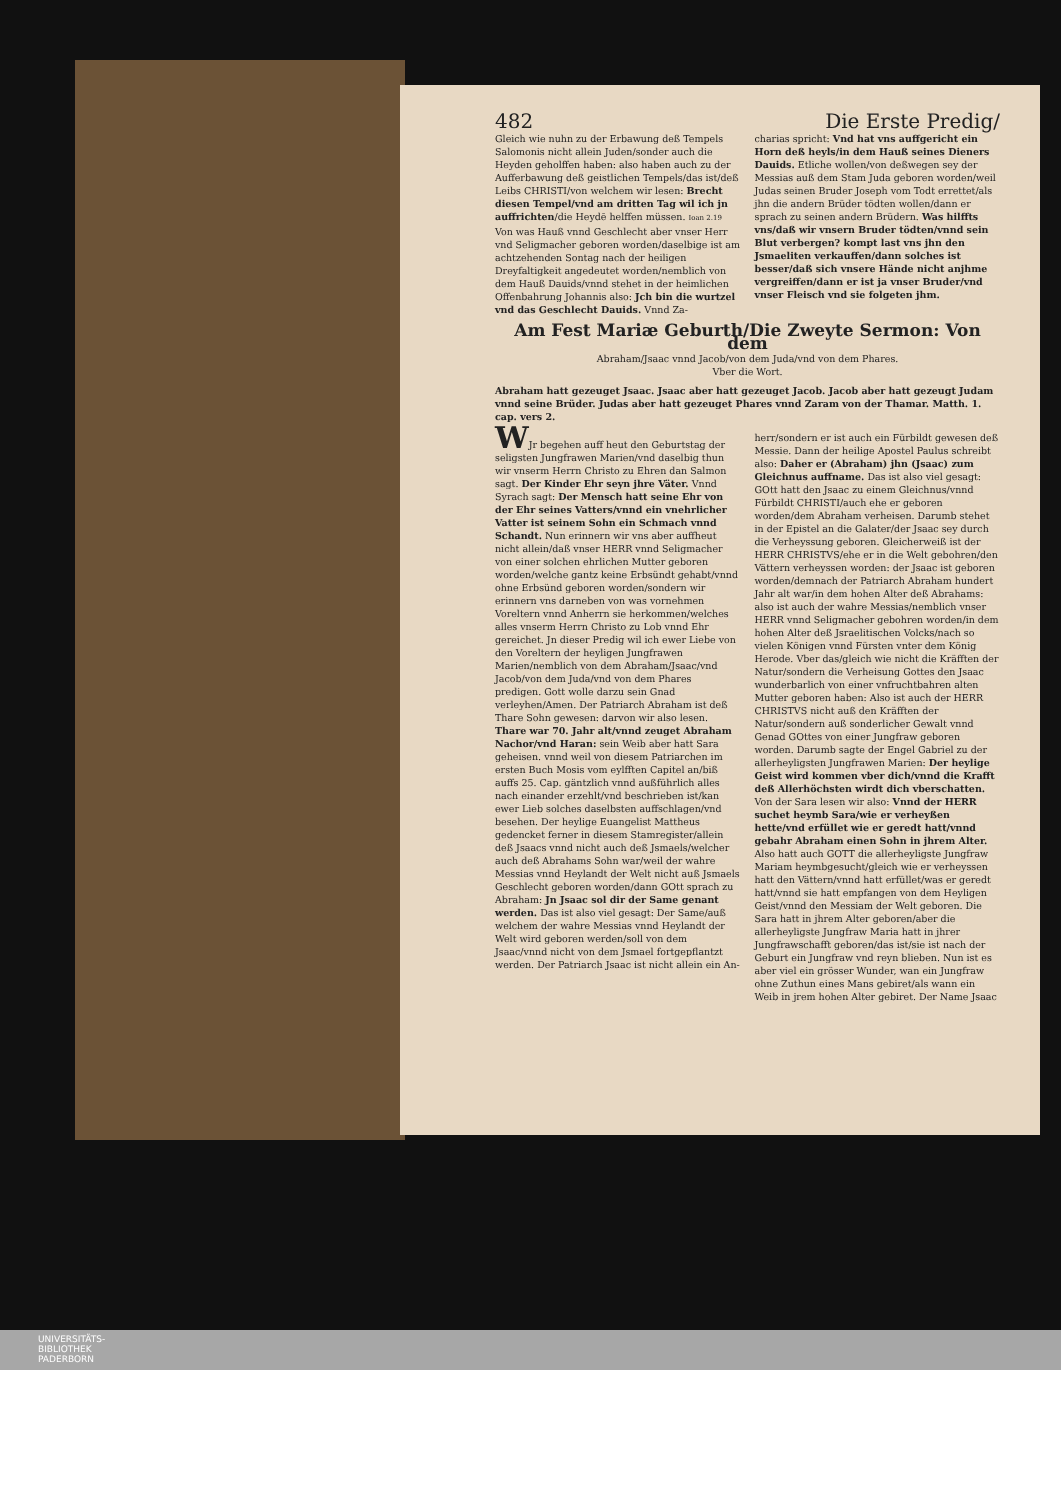482 Die Erste Predig/
Gleich wie nuhn zu der Erbawung deß Tempels Salomonis nicht allein Juden/sonder auch die Heyden geholffen haben: also haben auch zu der Aufferbawung deß geistlichen Tempels/das ist/deß Leibs CHRISTI/von welchem wir lesen: Brecht diesen Tempel/vnd am dritten Tag wil ich jn auffrichten/die Heydē helffen müssen. Ioan 2.19 Von was Hauß vnnd Geschlecht aber vnser Herr vnd Seligmacher geboren worden/daselbige ist am achtzehenden Sontag nach der heiligen Dreyfaltigkeit angedeutet worden/nemblich von dem Hauß Dauids/vnnd stehet in der heimlichen Offenbahrung Johannis also: Jch bin die wurtzel vnd das Geschlecht Dauids. Vnnd Za-
charias spricht: Vnd hat vns auffgericht ein Horn deß heyls/in dem Hauß seines Dieners Dauids. Etliche wollen/von deßwegen sey der Messias auß dem Stam Juda geboren worden/weil Judas seinen Bruder Joseph vom Todt errettet/als jhn die andern Brüder tödten wollen/dann er sprach zu seinen andern Brüdern. Was hilffts vns/daß wir vnsern Bruder tödten/vnnd sein Blut verbergen? kompt last vns jhn den Jsmaeliten verkauffen/dann solches ist besser/daß sich vnsere Hände nicht anjhme vergreiffen/dann er ist ja vnser Bruder/vnd vnser Fleisch vnd sie folgeten jhm.
Am Fest Mariæ Geburth/Die Zweyte Sermon: Von dem
Abraham/Jsaac vnnd Jacob/von dem Juda/vnd von dem Phares.
Vber die Wort.
Abraham hatt gezeuget Jsaac. Jsaac aber hatt gezeuget Jacob. Jacob aber hatt gezeugt Judam vnnd seine Brüder. Judas aber hatt gezeuget Phares vnnd Zaram von der Thamar. Matth. 1. cap. vers 2.
WJr begehen auff heut den Geburtstag der seligsten Jungfrawen Marien/vnd daselbig thun wir vnserm Herrn Christo zu Ehren dan Salmon sagt. Der Kinder Ehr seyn jhre Väter. Vnnd Syrach sagt: Der Mensch hatt seine Ehr von der Ehr seines Vatters/vnnd ein vnehrlicher Vatter ist seinem Sohn ein Schmach vnnd Schandt. Nun erinnern wir vns aber auffheut nicht allein/daß vnser HERR vnnd Seligmacher von einer solchen ehrlichen Mutter geboren worden/welche gantz keine Erbsündt gehabt/vnnd ohne Erbsünd geboren worden/sondern wir erinnern vns darneben von was vornehmen Voreltern vnnd Anherrn sie herkommen/welches alles vnserm Herrn Christo zu Lob vnnd Ehr gereichet. Jn dieser Predig wil ich ewer Liebe von den Voreltern der heyligen Jungfrawen Marien/nemblich von dem Abraham/Jsaac/vnd Jacob/von dem Juda/vnd von dem Phares predigen. Gott wolle darzu sein Gnad verleyhen/Amen. Der Patriarch Abraham ist deß Thare Sohn gewesen: darvon wir also lesen. Thare war 70. Jahr alt/vnnd zeuget Abraham Nachor/vnd Haran: sein Weib aber hatt Sara geheisen. vnnd weil von diesem Patriarchen im ersten Buch Mosis vom eylfften Capitel an/biß auffs 25. Cap. gäntzlich vnnd außführlich alles nach einander erzehlt/vnd beschrieben ist/kan ewer Lieb solches daselbsten auffschlagen/vnd besehen. Der heylige Euangelist Mattheus gedencket ferner in diesem Stamregister/allein deß Jsaacs vnnd nicht auch deß Jsmaels/welcher auch deß Abrahams Sohn war/weil der wahre Messias vnnd Heylandt der Welt nicht auß Jsmaels Geschlecht geboren worden/dann GOtt sprach zu Abraham: Jn Jsaac sol dir der Same genant werden. Das ist also viel gesagt: Der Same/auß welchem der wahre Messias vnnd Heylandt der Welt wird geboren werden/soll von dem Jsaac/vnnd nicht von dem Jsmael fortgepflantzt werden. Der Patriarch Jsaac ist nicht allein ein An-
herr/sondern er ist auch ein Fürbildt gewesen deß Messie. Dann der heilige Apostel Paulus schreibt also: Daher er (Abraham) jhn (Jsaac) zum Gleichnus auffname. Das ist also viel gesagt: GOtt hatt den Jsaac zu einem Gleichnus/vnnd Fürbildt CHRISTI/auch ehe er geboren worden/dem Abraham verheisen. Darumb stehet in der Epistel an die Galater/der Jsaac sey durch die Verheyssung geboren. Gleicherweiß ist der HERR CHRISTVS/ehe er in die Welt gebohren/den Vättern verheyssen worden: der Jsaac ist geboren worden/demnach der Patriarch Abraham hundert Jahr alt war/in dem hohen Alter deß Abrahams: also ist auch der wahre Messias/nemblich vnser HERR vnnd Seligmacher gebohren worden/in dem hohen Alter deß Jsraelitischen Volcks/nach so vielen Königen vnnd Fürsten vnter dem König Herode. Vber das/gleich wie nicht die Kräfften der Natur/sondern die Verheisung Gottes den Jsaac wunderbarlich von einer vnfruchtbahren alten Mutter geboren haben: Also ist auch der HERR CHRISTVS nicht auß den Kräfften der Natur/sondern auß sonderlicher Gewalt vnnd Genad GOttes von einer Jungfraw geboren worden. Darumb sagte der Engel Gabriel zu der allerheyligsten Jungfrawen Marien: Der heylige Geist wird kommen vber dich/vnnd die Krafft deß Allerhöchsten wirdt dich vberschatten. Von der Sara lesen wir also: Vnnd der HERR suchet heymb Sara/wie er verheyßen hette/vnd erfüllet wie er geredt hatt/vnnd gebahr Abraham einen Sohn in jhrem Alter. Also hatt auch GOTT die allerheyligste Jungfraw Mariam heymbgesucht/gleich wie er verheyssen hatt den Vättern/vnnd hatt erfüllet/was er geredt hatt/vnnd sie hatt empfangen von dem Heyligen Geist/vnnd den Messiam der Welt geboren. Die Sara hatt in jhrem Alter geboren/aber die allerheyligste Jungfraw Maria hatt in jhrer Jungfrawschafft geboren/das ist/sie ist nach der Geburt ein Jungfraw vnd reyn blieben. Nun ist es aber viel ein grösser Wunder, wan ein Jungfraw ohne Zuthun eines Mans gebiret/als wann ein Weib in jrem hohen Alter gebiret. Der Name Jsaac
UNIVERSITÄTS-
BIBLIOTHEK
PADERBORN